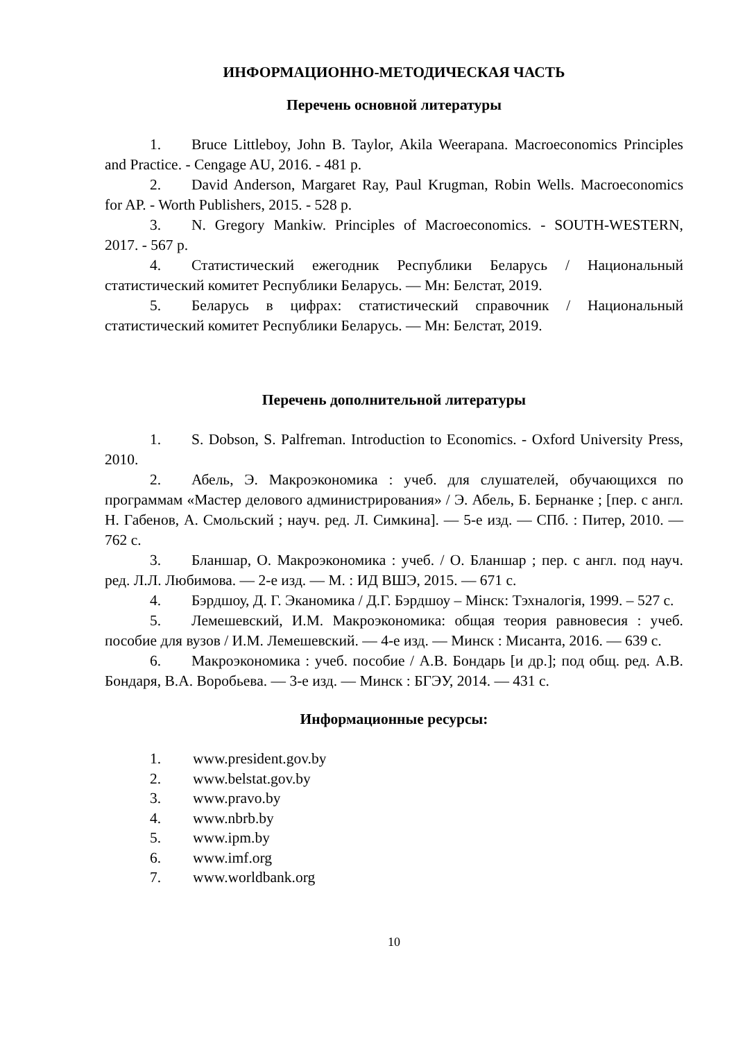ИНФОРМАЦИОННО-МЕТОДИЧЕСКАЯ ЧАСТЬ
Перечень основной литературы
1. Bruce Littleboy, John B. Taylor, Akila Weerapana. Macroeconomics Principles and Practice. - Cengage AU, 2016. - 481 p.
2. David Anderson, Margaret Ray, Paul Krugman, Robin Wells. Macroeconomics for AP. - Worth Publishers, 2015. - 528 p.
3. N. Gregory Mankiw. Principles of Macroeconomics. - SOUTH-WESTERN, 2017. - 567 p.
4. Статистический ежегодник Республики Беларусь / Национальный статистический комитет Республики Беларусь. — Мн: Белстат, 2019.
5. Беларусь в цифрах: статистический справочник / Национальный статистический комитет Республики Беларусь. — Мн: Белстат, 2019.
Перечень дополнительной литературы
1. S. Dobson, S. Palfreman. Introduction to Economics. - Oxford University Press, 2010.
2. Абель, Э. Макроэкономика : учеб. для слушателей, обучающихся по программам «Мастер делового администрирования» / Э. Абель, Б. Бернанке ; [пер. с англ. Н. Габенов, А. Смольский ; науч. ред. Л. Симкина]. — 5-е изд. — СПб. : Питер, 2010. — 762 с.
3. Бланшар, О. Макроэкономика : учеб. / О. Бланшар ; пер. с англ. под науч. ред. Л.Л. Любимова. — 2-е изд. — М. : ИД ВШЭ, 2015. — 671 с.
4. Бэрдшоу, Д. Г. Эканомика / Д.Г. Бэрдшоу – Мінск: Тэхналогія, 1999. – 527 с.
5. Лемешевский, И.М. Макроэкономика: общая теория равновесия : учеб. пособие для вузов / И.М. Лемешевский. — 4-е изд. — Минск : Мисанта, 2016. — 639 с.
6. Макроэкономика : учеб. пособие / А.В. Бондарь [и др.]; под общ. ред. А.В. Бондаря, В.А. Воробьева. — 3-е изд. — Минск : БГЭУ, 2014. — 431 с.
Информационные ресурсы:
1. www.president.gov.by
2. www.belstat.gov.by
3. www.pravo.by
4. www.nbrb.by
5. www.ipm.by
6. www.imf.org
7. www.worldbank.org
10